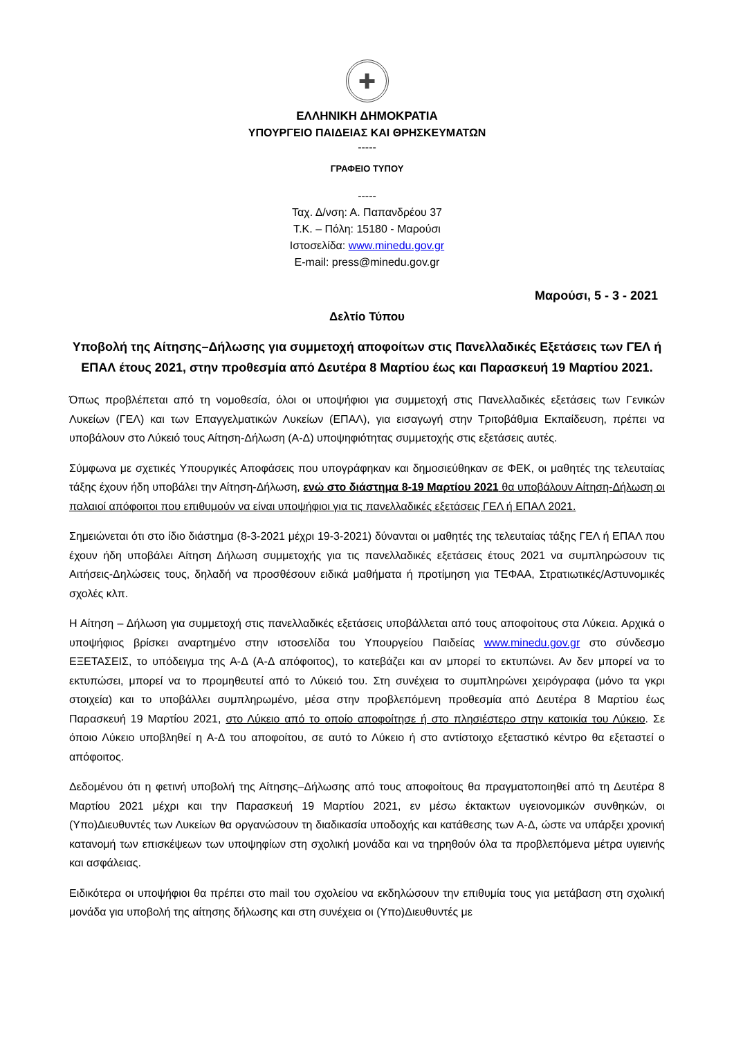✚
ΕΛΛΗΝΙΚΗ ΔΗΜΟΚΡΑΤΙΑ
ΥΠΟΥΡΓΕΙΟ ΠΑΙΔΕΙΑΣ ΚΑΙ ΘΡΗΣΚΕΥΜΑΤΩΝ
-----
ΓΡΑΦΕΙΟ ΤΥΠΟΥ
-----
Ταχ. Δ/νση: Α. Παπανδρέου 37
Τ.Κ. – Πόλη: 15180 - Μαρούσι
Ιστοσελίδα: www.minedu.gov.gr
E-mail: press@minedu.gov.gr
Μαρούσι, 5 - 3 - 2021
Δελτίο Τύπου
Υποβολή της Αίτησης–Δήλωσης για συμμετοχή αποφοίτων στις Πανελλαδικές Εξετάσεις των ΓΕΛ ή ΕΠΑΛ έτους 2021, στην προθεσμία από Δευτέρα 8 Μαρτίου έως και Παρασκευή 19 Μαρτίου 2021.
Όπως προβλέπεται από τη νομοθεσία, όλοι οι υποψήφιοι για συμμετοχή στις Πανελλαδικές εξετάσεις των Γενικών Λυκείων (ΓΕΛ) και των Επαγγελματικών Λυκείων (ΕΠΑΛ), για εισαγωγή στην Τριτοβάθμια Εκπαίδευση, πρέπει να υποβάλουν στο Λύκειό τους Αίτηση-Δήλωση (Α-Δ) υποψηφιότητας συμμετοχής στις εξετάσεις αυτές.
Σύμφωνα με σχετικές Υπουργικές Αποφάσεις που υπογράφηκαν και δημοσιεύθηκαν σε ΦΕΚ, οι μαθητές της τελευταίας τάξης έχουν ήδη υποβάλει την Αίτηση-Δήλωση, ενώ στο διάστημα 8-19 Μαρτίου 2021 θα υποβάλουν Αίτηση-Δήλωση οι παλαιοί απόφοιτοι που επιθυμούν να είναι υποψήφιοι για τις πανελλαδικές εξετάσεις ΓΕΛ ή ΕΠΑΛ 2021.
Σημειώνεται ότι στο ίδιο διάστημα (8-3-2021 μέχρι 19-3-2021) δύνανται οι μαθητές της τελευταίας τάξης ΓΕΛ ή ΕΠΑΛ που έχουν ήδη υποβάλει Αίτηση Δήλωση συμμετοχής για τις πανελλαδικές εξετάσεις έτους 2021 να συμπληρώσουν τις Αιτήσεις-Δηλώσεις τους, δηλαδή να προσθέσουν ειδικά μαθήματα ή προτίμηση για ΤΕΦΑΑ, Στρατιωτικές/Αστυνομικές σχολές κλπ.
Η Αίτηση – Δήλωση για συμμετοχή στις πανελλαδικές εξετάσεις υποβάλλεται από τους αποφοίτους στα Λύκεια. Αρχικά ο υποψήφιος βρίσκει αναρτημένο στην ιστοσελίδα του Υπουργείου Παιδείας www.minedu.gov.gr στο σύνδεσμο ΕΞΕΤΑΣΕΙΣ, το υπόδειγμα της Α-Δ (Α-Δ απόφοιτος), το κατεβάζει και αν μπορεί το εκτυπώνει. Αν δεν μπορεί να το εκτυπώσει, μπορεί να το προμηθευτεί από το Λύκειό του. Στη συνέχεια το συμπληρώνει χειρόγραφα (μόνο τα γκρι στοιχεία) και το υποβάλλει συμπληρωμένο, μέσα στην προβλεπόμενη προθεσμία από Δευτέρα 8 Μαρτίου έως Παρασκευή 19 Μαρτίου 2021, στο Λύκειο από το οποίο αποφοίτησε ή στο πλησιέστερο στην κατοικία του Λύκειο. Σε όποιο Λύκειο υποβληθεί η Α-Δ του αποφοίτου, σε αυτό το Λύκειο ή στο αντίστοιχο εξεταστικό κέντρο θα εξεταστεί ο απόφοιτος.
Δεδομένου ότι η φετινή υποβολή της Αίτησης–Δήλωσης από τους αποφοίτους θα πραγματοποιηθεί από τη Δευτέρα 8 Μαρτίου 2021 μέχρι και την Παρασκευή 19 Μαρτίου 2021, εν μέσω έκτακτων υγειονομικών συνθηκών, οι (Υπο)Διευθυντές των Λυκείων θα οργανώσουν τη διαδικασία υποδοχής και κατάθεσης των Α-Δ, ώστε να υπάρξει χρονική κατανομή των επισκέψεων των υποψηφίων στη σχολική μονάδα και να τηρηθούν όλα τα προβλεπόμενα μέτρα υγιεινής και ασφάλειας.
Ειδικότερα οι υποψήφιοι θα πρέπει στο mail του σχολείου να εκδηλώσουν την επιθυμία τους για μετάβαση στη σχολική μονάδα για υποβολή της αίτησης δήλωσης και στη συνέχεια οι (Υπο)Διευθυντές με